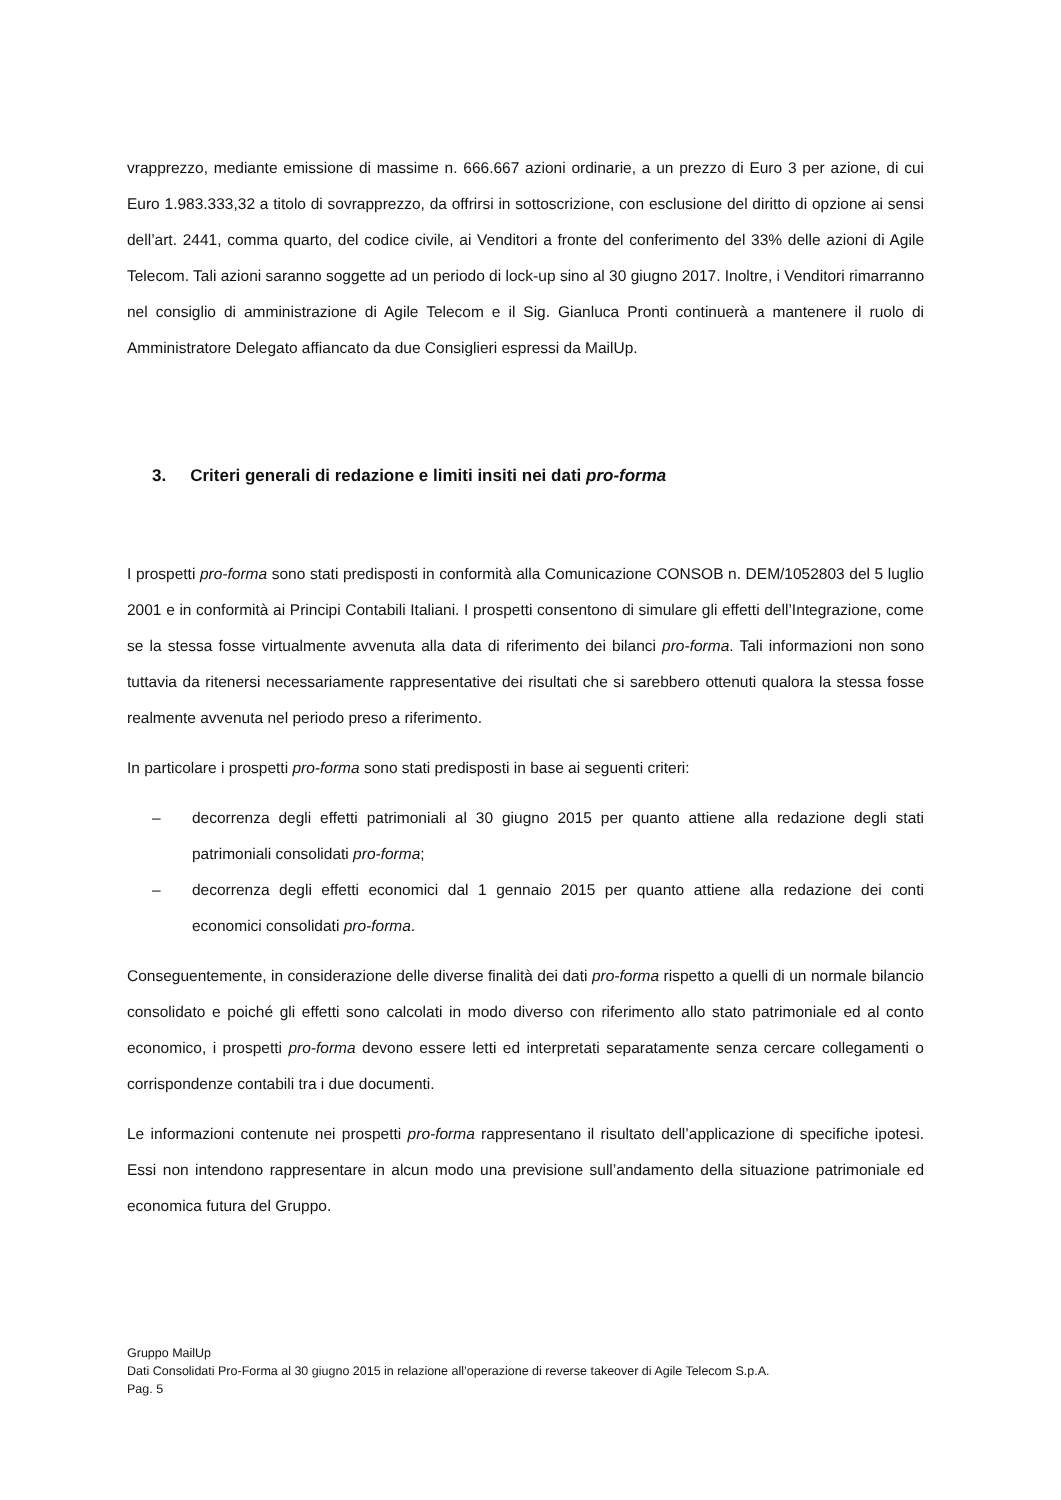vrapprezzo, mediante emissione di massime n. 666.667 azioni ordinarie, a un prezzo di Euro 3 per azione, di cui Euro 1.983.333,32 a titolo di sovrapprezzo, da offrirsi in sottoscrizione, con esclusione del diritto di opzione ai sensi dell’art. 2441, comma quarto, del codice civile, ai Venditori a fronte del conferimento del 33% delle azioni di Agile Telecom. Tali azioni saranno soggette ad un periodo di lock-up sino al 30 giugno 2017. Inoltre, i Venditori rimarranno nel consiglio di amministrazione di Agile Telecom e il Sig. Gianluca Pronti continuerà a mantenere il ruolo di Amministratore Delegato affiancato da due Consiglieri espressi da MailUp.
3. Criteri generali di redazione e limiti insiti nei dati pro-forma
I prospetti pro-forma sono stati predisposti in conformità alla Comunicazione CONSOB n. DEM/1052803 del 5 luglio 2001 e in conformità ai Principi Contabili Italiani. I prospetti consentono di simulare gli effetti dell’Integrazione, come se la stessa fosse virtualmente avvenuta alla data di riferimento dei bilanci pro-forma. Tali informazioni non sono tuttavia da ritenersi necessariamente rappresentative dei risultati che si sarebbero ottenuti qualora la stessa fosse realmente avvenuta nel periodo preso a riferimento.
In particolare i prospetti pro-forma sono stati predisposti in base ai seguenti criteri:
– decorrenza degli effetti patrimoniali al 30 giugno 2015 per quanto attiene alla redazione degli stati patrimoniali consolidati pro-forma;
– decorrenza degli effetti economici dal 1 gennaio 2015 per quanto attiene alla redazione dei conti economici consolidati pro-forma.
Conseguentemente, in considerazione delle diverse finalità dei dati pro-forma rispetto a quelli di un normale bilancio consolidato e poiché gli effetti sono calcolati in modo diverso con riferimento allo stato patrimoniale ed al conto economico, i prospetti pro-forma devono essere letti ed interpretati separatamente senza cercare collegamenti o corrispondenze contabili tra i due documenti.
Le informazioni contenute nei prospetti pro-forma rappresentano il risultato dell’applicazione di specifiche ipotesi. Essi non intendono rappresentare in alcun modo una previsione sull’andamento della situazione patrimoniale ed economica futura del Gruppo.
Gruppo MailUp
Dati Consolidati Pro-Forma al 30 giugno 2015 in relazione all’operazione di reverse takeover di Agile Telecom S.p.A.
Pag. 5